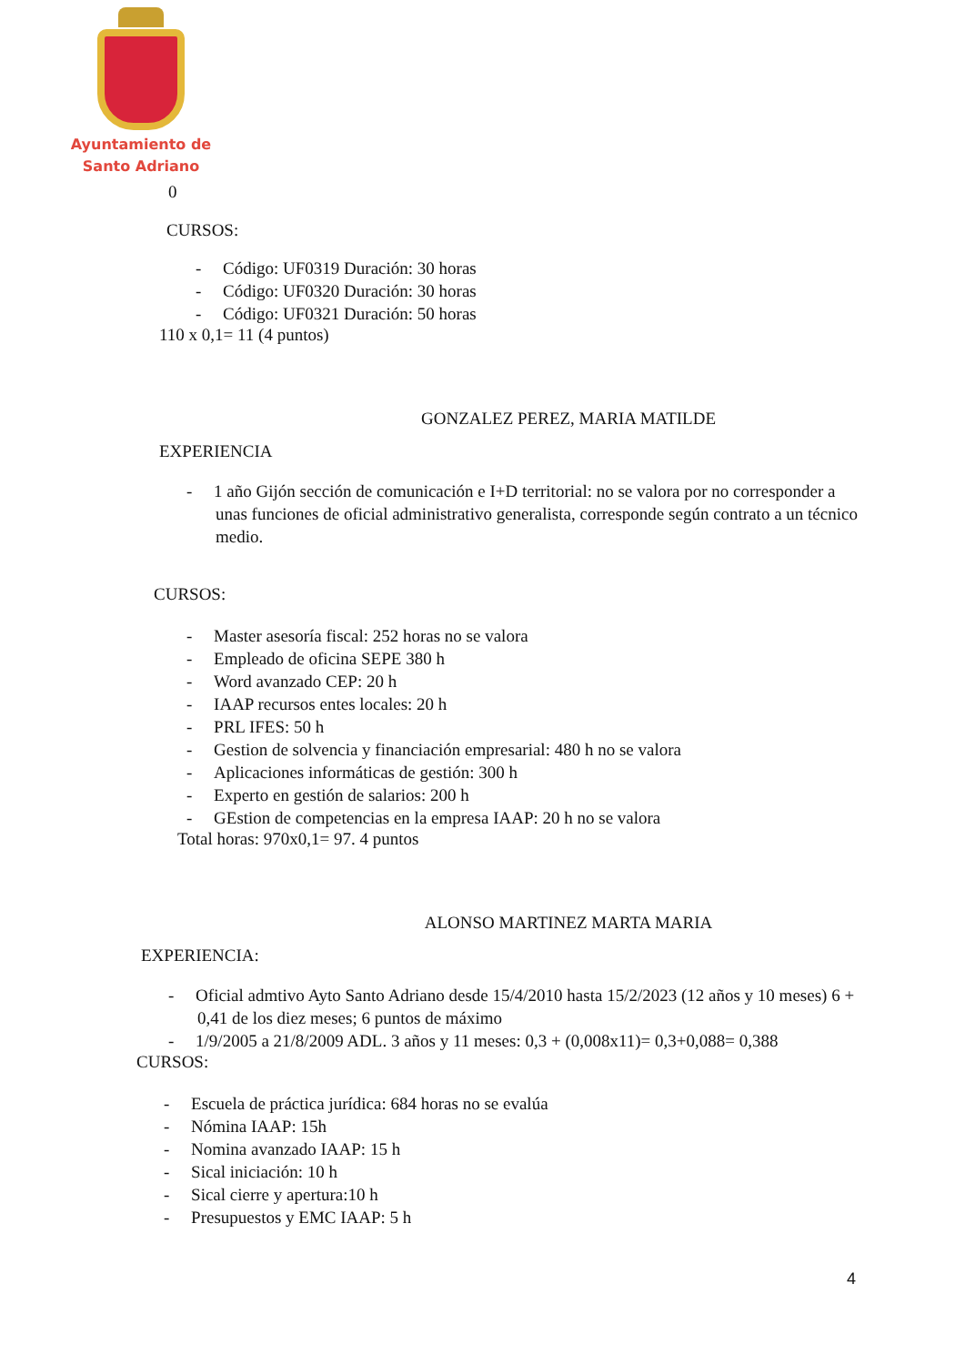Ayuntamiento de
Santo Adriano
0
CURSOS:
- Código: UF0319 Duración: 30 horas
- Código: UF0320 Duración: 30 horas
- Código: UF0321 Duración: 50 horas
110 x 0,1= 11 (4 puntos)
GONZALEZ PEREZ, MARIA MATILDE
EXPERIENCIA
- 1 año Gijón sección de comunicación e I+D territorial: no se valora por no corresponder a unas funciones de oficial administrativo generalista, corresponde según contrato a un técnico medio.
CURSOS:
- Master asesoría fiscal: 252 horas no se valora
- Empleado de oficina SEPE 380 h
- Word avanzado CEP: 20 h
- IAAP recursos entes locales: 20 h
- PRL IFES: 50 h
- Gestion de solvencia y financiación empresarial: 480 h no se valora
- Aplicaciones informáticas de gestión: 300 h
- Experto en gestión de salarios: 200 h
- GEstion de competencias en la empresa IAAP: 20 h no se valora
Total horas: 970x0,1= 97. 4 puntos
ALONSO MARTINEZ MARTA MARIA
EXPERIENCIA:
- Oficial admtivo Ayto Santo Adriano desde 15/4/2010 hasta 15/2/2023 (12 años y 10 meses) 6 + 0,41 de los diez meses; 6 puntos de máximo
- 1/9/2005 a 21/8/2009 ADL. 3 años y 11 meses: 0,3 + (0,008x11)= 0,3+0,088= 0,388
CURSOS:
- Escuela de práctica jurídica: 684 horas no se evalúa
- Nómina IAAP: 15h
- Nomina avanzado IAAP: 15 h
- Sical iniciación: 10 h
- Sical cierre y apertura:10 h
- Presupuestos y EMC IAAP: 5 h
4